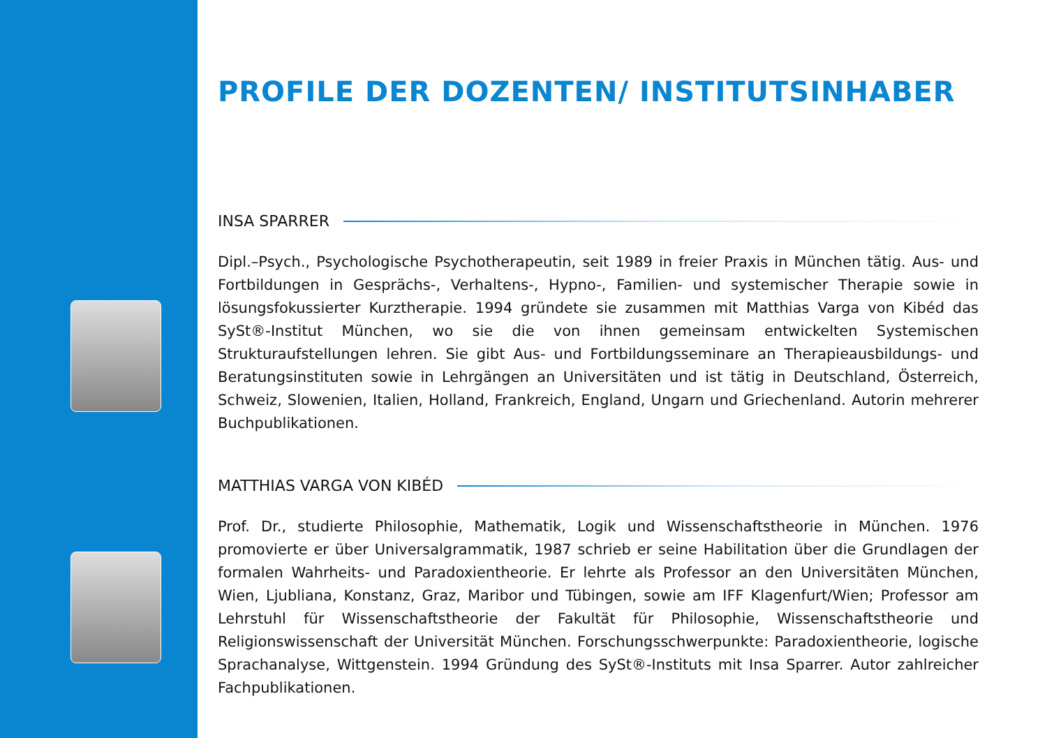PROFILE DER DOZENTEN/ INSTITUTSINHABER
INSA SPARRER
Dipl.–Psych., Psychologische Psychotherapeutin, seit 1989 in freier Praxis in München tätig. Aus- und Fortbildungen in Gesprächs-, Verhaltens-, Hypno-, Familien- und systemischer Therapie sowie in lösungsfokussierter Kurztherapie. 1994 gründete sie zusammen mit Matthias Varga von Kibéd das SySt®-Institut München, wo sie die von ihnen gemeinsam entwickelten Systemischen Strukturaufstellungen lehren. Sie gibt Aus- und Fortbildungsseminare an Therapieausbildungs- und Beratungsinstituten sowie in Lehrgängen an Universitäten und ist tätig in Deutschland, Österreich, Schweiz, Slowenien, Italien, Holland, Frankreich, England, Ungarn und Griechenland. Autorin mehrerer Buchpublikationen.
MATTHIAS VARGA VON KIBÉD
Prof. Dr., studierte Philosophie, Mathematik, Logik und Wissenschaftstheorie in München. 1976 promovierte er über Universalgrammatik, 1987 schrieb er seine Habilitation über die Grundlagen der formalen Wahrheits- und Paradoxientheorie. Er lehrte als Professor an den Universitäten München, Wien, Ljubliana, Konstanz, Graz, Maribor und Tübingen, sowie am IFF Klagenfurt/Wien; Professor am Lehrstuhl für Wissenschaftstheorie der Fakultät für Philosophie, Wissenschaftstheorie und Religionswissenschaft der Universität München. Forschungsschwerpunkte: Paradoxientheorie, logische Sprachanalyse, Wittgenstein. 1994 Gründung des SySt®-Instituts mit Insa Sparrer. Autor zahlreicher Fachpublikationen.